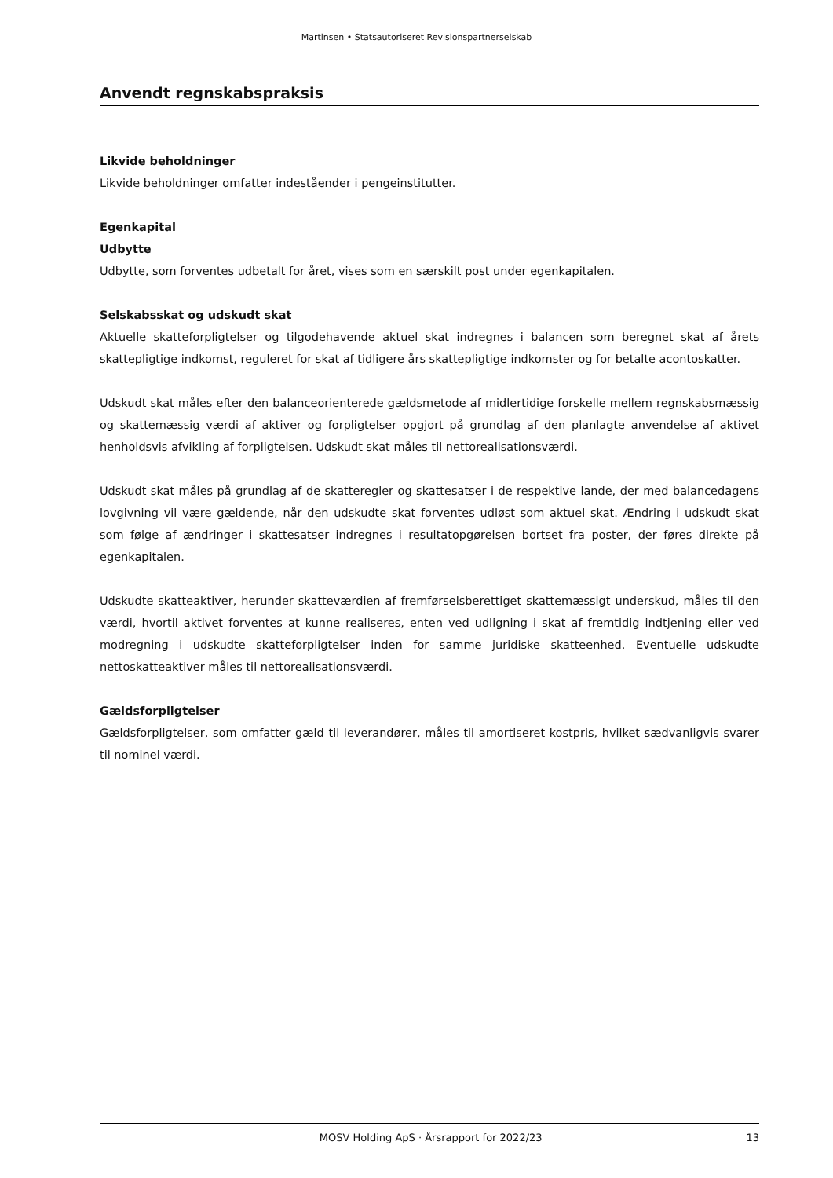Martinsen • Statsautoriseret Revisionspartnerselskab
Anvendt regnskabspraksis
Likvide beholdninger
Likvide beholdninger omfatter indeståender i pengeinstitutter.
Egenkapital
Udbytte
Udbytte, som forventes udbetalt for året, vises som en særskilt post under egenkapitalen.
Selskabsskat og udskudt skat
Aktuelle skatteforpligtelser og tilgodehavende aktuel skat indregnes i balancen som beregnet skat af årets skattepligtige indkomst, reguleret for skat af tidligere års skattepligtige indkomster og for betalte acontoskatter.
Udskudt skat måles efter den balanceorienterede gældsmetode af midlertidige forskelle mellem regnskabsmæssig og skattemæssig værdi af aktiver og forpligtelser opgjort på grundlag af den planlagte anvendelse af aktivet henholdsvis afvikling af forpligtelsen. Udskudt skat måles til nettorealisationsværdi.
Udskudt skat måles på grundlag af de skatteregler og skattesatser i de respektive lande, der med balancedagens lovgivning vil være gældende, når den udskudte skat forventes udløst som aktuel skat. Ændring i udskudt skat som følge af ændringer i skattesatser indregnes i resultatopgørelsen bortset fra poster, der føres direkte på egenkapitalen.
Udskudte skatteaktiver, herunder skatteværdien af fremførselsberettiget skattemæssigt underskud, måles til den værdi, hvortil aktivet forventes at kunne realiseres, enten ved udligning i skat af fremtidig indtjening eller ved modregning i udskudte skatteforpligtelser inden for samme juridiske skatteenhed. Eventuelle udskudte nettoskatteaktiver måles til nettorealisationsværdi.
Gældsforpligtelser
Gældsforpligtelser, som omfatter gæld til leverandører, måles til amortiseret kostpris, hvilket sædvanligvis svarer til nominel værdi.
MOSV Holding ApS · Årsrapport for 2022/23 13